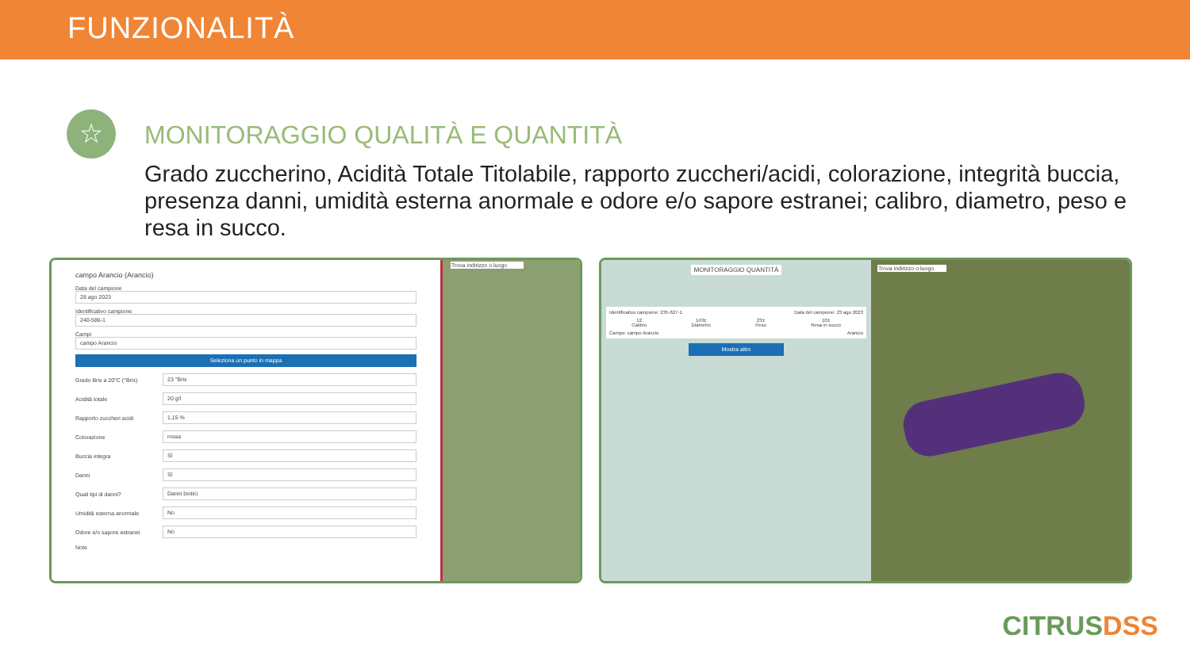FUNZIONALITÀ
☆
MONITORAGGIO QUALITÀ E QUANTITÀ
Grado zuccherino, Acidità Totale Titolabile, rapporto zuccheri/acidi, colorazione, integrità buccia, presenza danni, umidità esterna anormale e odore e/o sapore estranei; calibro, diametro, peso e resa in succo.
campo Arancio (Arancio)
Data del campione
28 ago 2023
Identificativo campione
240-586-1
Campi
campo Arancio
Seleziona un punto in mappa
Grado Brix a 20°C (°Brix)
23 °Brix
Acidità totale
20 g/l
Rapporto zuccheri acidi
1,15 %
Colorazione
rossa
Buccia integra
Sì
Danni
Sì
Quali tipi di danni?
Danni biotici
Umidità esterna anormale
No
Odore e/o sapore estranei
No
Note
Trova indirizzo o luogo
MONITORAGGIO QUANTITÀ
Identificativo campione: 235-627-1 Data del campione: 23 ago 2023
12
Calibro
143±
Diametro
23±
Peso
10±
Resa in succo
Campo: campo Arancio Arancio
Mostra altro
Trova indirizzo o luogo
CITRUSDSS